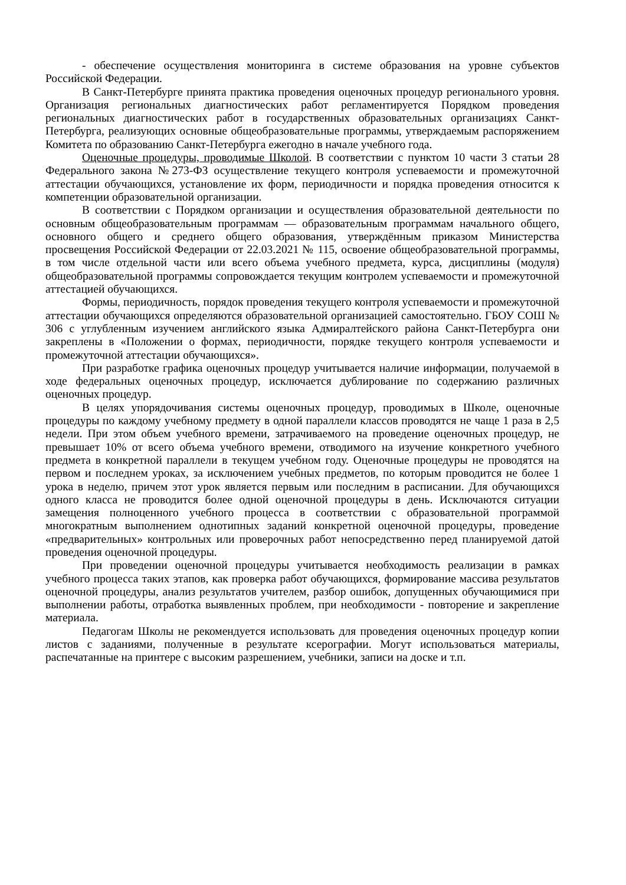- обеспечение осуществления мониторинга в системе образования на уровне субъектов Российской Федерации.
В Санкт-Петербурге принята практика проведения оценочных процедур регионального уровня. Организация региональных диагностических работ регламентируется Порядком проведения региональных диагностических работ в государственных образовательных организациях Санкт- Петербурга, реализующих основные общеобразовательные программы, утверждаемым распоряжением Комитета по образованию Санкт-Петербурга ежегодно в начале учебного года.
Оценочные процедуры, проводимые Школой. В соответствии с пунктом 10 части 3 статьи 28 Федерального закона №273-ФЗ осуществление текущего контроля успеваемости и промежуточной аттестации обучающихся, установление их форм, периодичности и порядка проведения относится к компетенции образовательной организации.
В соответствии с Порядком организации и осуществления образовательной деятельности по основным общеобразовательным программам — образовательным программам начального общего, основного общего и среднего общего образования, утверждённым приказом Министерства просвещения Российской Федерации от 22.03.2021 № 115, освоение общеобразовательной программы, в том числе отдельной части или всего объема учебного предмета, курса, дисциплины (модуля) общеобразовательной программы сопровождается текущим контролем успеваемости и промежуточной аттестацией обучающихся.
Формы, периодичность, порядок проведения текущего контроля успеваемости и промежуточной аттестации обучающихся определяются образовательной организацией самостоятельно. ГБОУ СОШ № 306 с углубленным изучением английского языка Адмиралтейского района Санкт-Петербурга они закреплены в «Положении о формах, периодичности, порядке текущего контроля успеваемости и промежуточной аттестации обучающихся».
При разработке графика оценочных процедур учитывается наличие информации, получаемой в ходе федеральных оценочных процедур, исключается дублирование по содержанию различных оценочных процедур.
В целях упорядочивания системы оценочных процедур, проводимых в Школе, оценочные процедуры по каждому учебному предмету в одной параллели классов проводятся не чаще 1 раза в 2,5 недели. При этом объем учебного времени, затрачиваемого на проведение оценочных процедур, не превышает 10% от всего объема учебного времени, отводимого на изучение конкретного учебного предмета в конкретной параллели в текущем учебном году. Оценочные процедуры не проводятся на первом и последнем уроках, за исключением учебных предметов, по которым проводится не более 1 урока в неделю, причем этот урок является первым или последним в расписании. Для обучающихся одного класса не проводится более одной оценочной процедуры в день. Исключаются ситуации замещения полноценного учебного процесса в соответствии с образовательной программой многократным выполнением однотипных заданий конкретной оценочной процедуры, проведение «предварительных» контрольных или проверочных работ непосредственно перед планируемой датой проведения оценочной процедуры.
При проведении оценочной процедуры учитывается необходимость реализации в рамках учебного процесса таких этапов, как проверка работ обучающихся, формирование массива результатов оценочной процедуры, анализ результатов учителем, разбор ошибок, допущенных обучающимися при выполнении работы, отработка выявленных проблем, при необходимости - повторение и закрепление материала.
Педагогам Школы не рекомендуется использовать для проведения оценочных процедур копии листов с заданиями, полученные в результате ксерографии. Могут использоваться материалы, распечатанные на принтере с высоким разрешением, учебники, записи на доске и т.п.